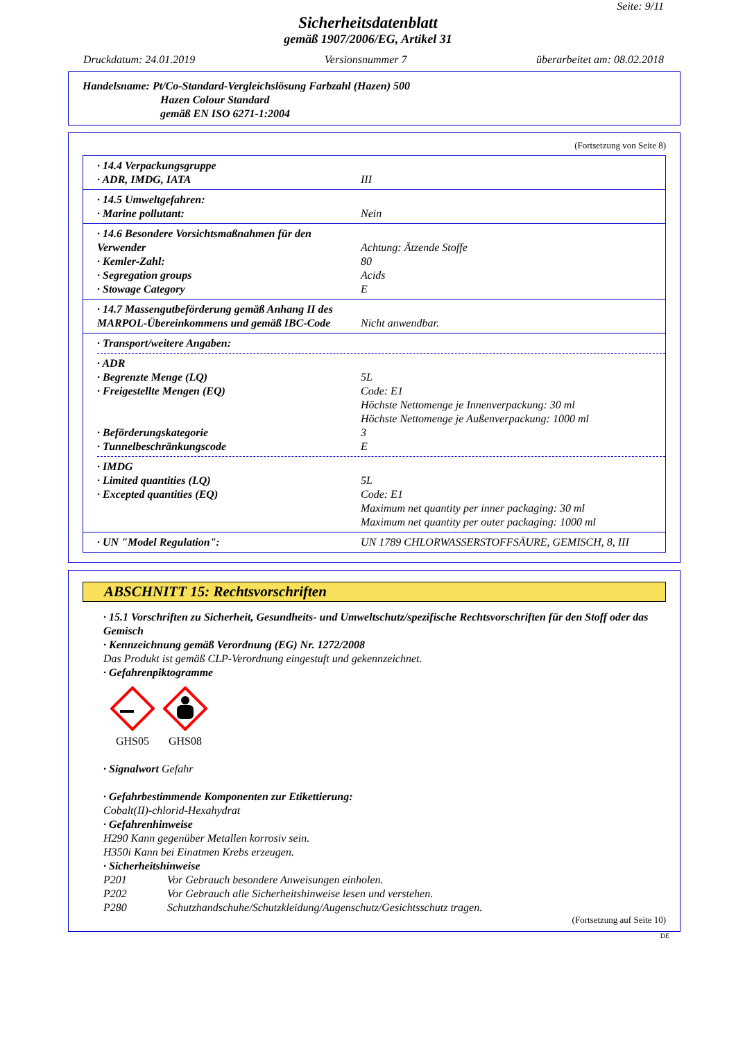Seite: 9/11
Sicherheitsdatenblatt
gemäß 1907/2006/EG, Artikel 31
Druckdatum: 24.01.2019 Versionsnummer 7 überarbeitet am: 08.02.2018
Handelsname: Pt/Co-Standard-Vergleichslösung Farbzahl (Hazen) 500
Hazen Colour Standard
gemäß EN ISO 6271-1:2004
(Fortsetzung von Seite 8)
· 14.4 Verpackungsgruppe
· ADR, IMDG, IATA III
· 14.5 Umweltgefahren:
· Marine pollutant: Nein
· 14.6 Besondere Vorsichtsmaßnahmen für den Verwender
Achtung: Ätzende Stoffe
· Kemler-Zahl: 80
· Segregation groups Acids
· Stowage Category E
· 14.7 Massengutbeförderung gemäß Anhang II des MARPOL-Übereinkommens und gemäß IBC-Code
Nicht anwendbar.
· Transport/weitere Angaben:
· ADR
· Begrenzte Menge (LQ) 5L
· Freigestellte Mengen (EQ) Code: E1
Höchste Nettomenge je Innenverpackung: 30 ml
Höchste Nettomenge je Außenverpackung: 1000 ml
· Beförderungskategorie 3
· Tunnelbeschränkungscode E
· IMDG
· Limited quantities (LQ) 5L
· Excepted quantities (EQ) Code: E1
Maximum net quantity per inner packaging: 30 ml
Maximum net quantity per outer packaging: 1000 ml
· UN "Model Regulation": UN 1789 CHLORWASSERSTOFFSÄURE, GEMISCH, 8, III
ABSCHNITT 15: Rechtsvorschriften
· 15.1 Vorschriften zu Sicherheit, Gesundheits- und Umweltschutz/spezifische Rechtsvorschriften für den Stoff oder das Gemisch
· Kennzeichnung gemäß Verordnung (EG) Nr. 1272/2008
Das Produkt ist gemäß CLP-Verordnung eingestuft und gekennzeichnet.
· Gefahrenpiktogramme
GHS05
GHS08
· Signalwort Gefahr
· Gefahrbestimmende Komponenten zur Etikettierung:
Cobalt(II)-chlorid-Hexahydrat
· Gefahrenhinweise
H290 Kann gegenüber Metallen korrosiv sein.
H350i Kann bei Einatmen Krebs erzeugen.
· Sicherheitshinweise
P201 Vor Gebrauch besondere Anweisungen einholen.
P202 Vor Gebrauch alle Sicherheitshinweise lesen und verstehen.
P280 Schutzhandschuhe/Schutzkleidung/Augenschutz/Gesichtsschutz tragen.
(Fortsetzung auf Seite 10)
DE